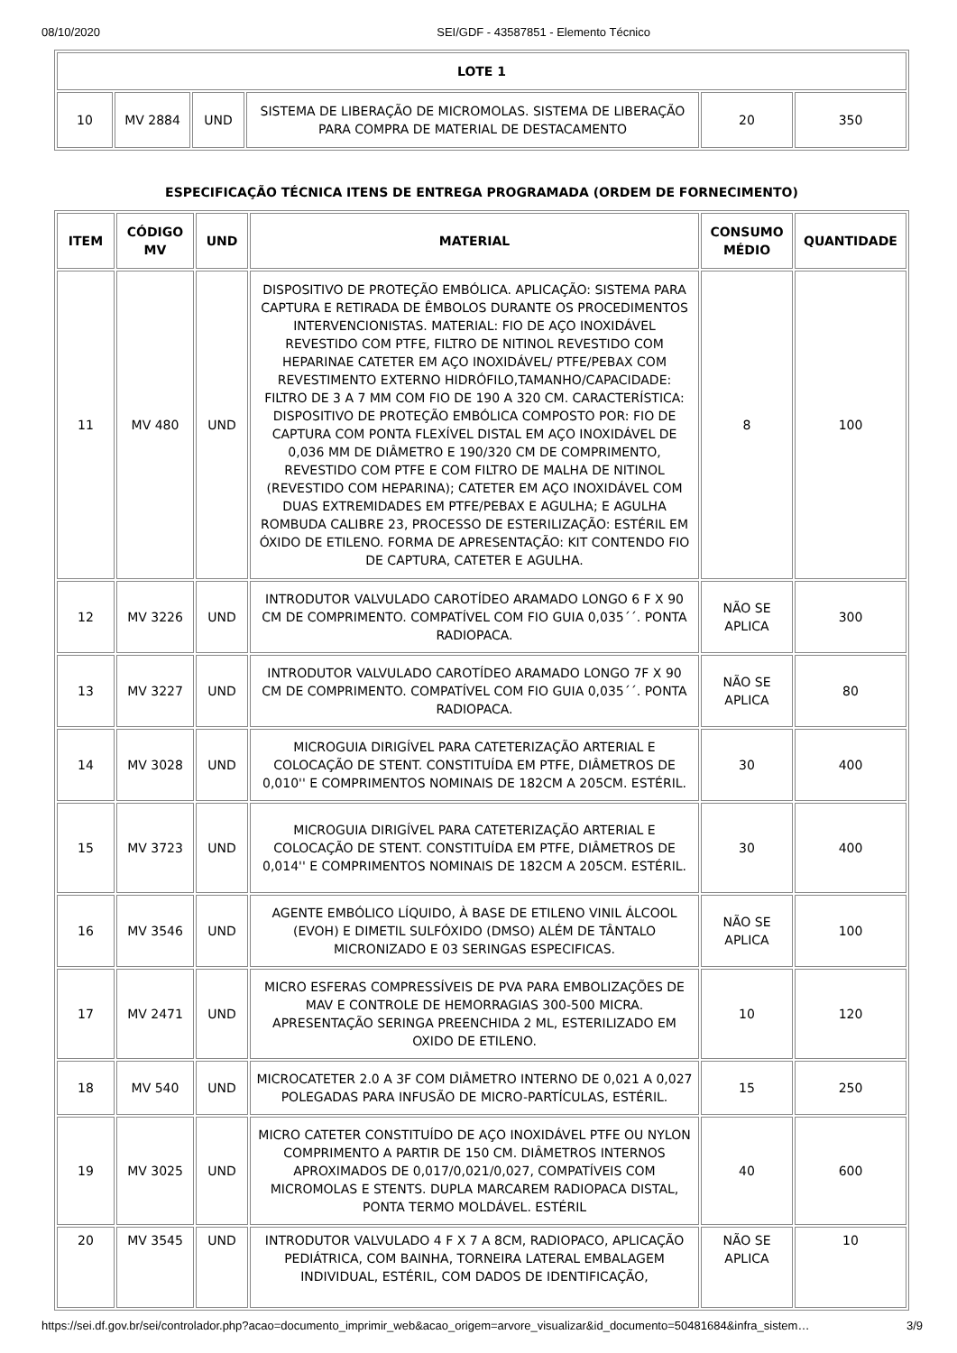08/10/2020 SEI/GDF - 43587851 - Elemento Técnico
| LOTE 1 | | | | | |
| --- | --- | --- | --- | --- | --- |
| 10 | MV 2884 | UND | SISTEMA DE LIBERAÇÃO DE MICROMOLAS. SISTEMA DE LIBERAÇÃO PARA COMPRA DE MATERIAL DE DESTACAMENTO | 20 | 350 |
ESPECIFICAÇÃO TÉCNICA ITENS DE ENTREGA PROGRAMADA (ORDEM DE FORNECIMENTO)
| ITEM | CÓDIGO MV | UND | MATERIAL | CONSUMO MÉDIO | QUANTIDADE |
| --- | --- | --- | --- | --- | --- |
| 11 | MV 480 | UND | DISPOSITIVO DE PROTEÇÃO EMBÓLICA. APLICAÇÃO: SISTEMA PARA CAPTURA E RETIRADA DE ÊMBOLOS DURANTE OS PROCEDIMENTOS INTERVENCIONISTAS. MATERIAL: FIO DE AÇO INOXIDÁVEL REVESTIDO COM PTFE, FILTRO DE NITINOL REVESTIDO COM HEPARINAE CATETER EM AÇO INOXIDÁVEL/ PTFE/PEBAX COM REVESTIMENTO EXTERNO HIDRÓFILO,TAMANHO/CAPACIDADE: FILTRO DE 3 A 7 MM COM FIO DE 190 A 320 CM. CARACTERÍSTICA: DISPOSITIVO DE PROTEÇÃO EMBÓLICA COMPOSTO POR: FIO DE CAPTURA COM PONTA FLEXÍVEL DISTAL EM AÇO INOXIDÁVEL DE 0,036 MM DE DIÂMETRO E 190/320 CM DE COMPRIMENTO, REVESTIDO COM PTFE E COM FILTRO DE MALHA DE NITINOL (REVESTIDO COM HEPARINA); CATETER EM AÇO INOXIDÁVEL COM DUAS EXTREMIDADES EM PTFE/PEBAX E AGULHA; E AGULHA ROMBUDA CALIBRE 23, PROCESSO DE ESTERILIZAÇÃO: ESTÉRIL EM ÓXIDO DE ETILENO. FORMA DE APRESENTAÇÃO: KIT CONTENDO FIO DE CAPTURA, CATETER E AGULHA. | 8 | 100 |
| 12 | MV 3226 | UND | INTRODUTOR VALVULADO CAROTÍDEO ARAMADO LONGO 6 F X 90 CM DE COMPRIMENTO. COMPATÍVEL COM FIO GUIA 0,035´´. PONTA RADIOPACA. | NÃO SE APLICA | 300 |
| 13 | MV 3227 | UND | INTRODUTOR VALVULADO CAROTÍDEO ARAMADO LONGO 7F X 90 CM DE COMPRIMENTO. COMPATÍVEL COM FIO GUIA 0,035´´. PONTA RADIOPACA. | NÃO SE APLICA | 80 |
| 14 | MV 3028 | UND | MICROGUIA DIRIGÍVEL PARA CATETERIZAÇÃO ARTERIAL E COLOCAÇÃO DE STENT. CONSTITUÍDA EM PTFE, DIÂMETROS DE 0,010'' E COMPRIMENTOS NOMINAIS DE 182CM A 205CM. ESTÉRIL. | 30 | 400 |
| 15 | MV 3723 | UND | MICROGUIA DIRIGÍVEL PARA CATETERIZAÇÃO ARTERIAL E COLOCAÇÃO DE STENT. CONSTITUÍDA EM PTFE, DIÂMETROS DE 0,014'' E COMPRIMENTOS NOMINAIS DE 182CM A 205CM. ESTÉRIL. | 30 | 400 |
| 16 | MV 3546 | UND | AGENTE EMBÓLICO LÍQUIDO, À BASE DE ETILENO VINIL ÁLCOOL (EVOH) E DIMETIL SULFÓXIDO (DMSO) ALÉM DE TÂNTALO MICRONIZADO E 03 SERINGAS ESPECIFICAS. | NÃO SE APLICA | 100 |
| 17 | MV 2471 | UND | MICRO ESFERAS COMPRESSÍVEIS DE PVA PARA EMBOLIZAÇÕES DE MAV E CONTROLE DE HEMORRAGIAS 300-500 MICRA. APRESENTAÇÃO SERINGA PREENCHIDA 2 ML, ESTERILIZADO EM OXIDO DE ETILENO. | 10 | 120 |
| 18 | MV 540 | UND | MICROCATETER 2.0 A 3F COM DIÂMETRO INTERNO DE 0,021 A 0,027 POLEGADAS PARA INFUSÃO DE MICRO-PARTÍCULAS, ESTÉRIL. | 15 | 250 |
| 19 | MV 3025 | UND | MICRO CATETER CONSTITUÍDO DE AÇO INOXIDÁVEL PTFE OU NYLON COMPRIMENTO A PARTIR DE 150 CM. DIÂMETROS INTERNOS APROXIMADOS DE 0,017/0,021/0,027, COMPATÍVEIS COM MICROMOLAS E STENTS. DUPLA MARCAREM RADIOPACA DISTAL, PONTA TERMO MOLDÁVEL. ESTÉRIL | 40 | 600 |
| 20 | MV 3545 | UND | INTRODUTOR VALVULADO 4 F X 7 A 8CM, RADIOPACO, APLICAÇÃO PEDIÁTRICA, COM BAINHA, TORNEIRA LATERAL EMBALAGEM INDIVIDUAL, ESTÉRIL, COM DADOS DE IDENTIFICAÇÃO, | NÃO SE APLICA | 10 |
https://sei.df.gov.br/sei/controlador.php?acao=documento_imprimir_web&acao_origem=arvore_visualizar&id_documento=50481684&infra_sistem… 3/9